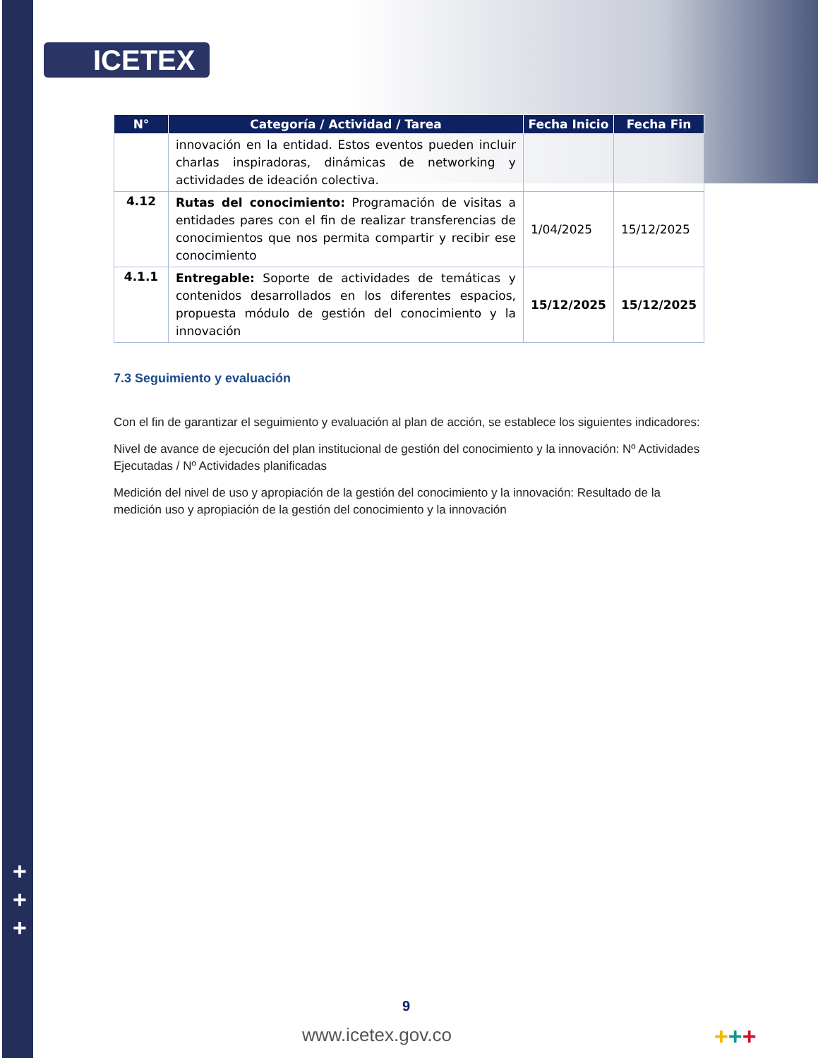ICETEX
| N° | Categoría / Actividad / Tarea | Fecha Inicio | Fecha Fin |
| --- | --- | --- | --- |
| | innovación en la entidad. Estos eventos pueden incluir charlas inspiradoras, dinámicas de networking y actividades de ideación colectiva. | | |
| 4.12 | Rutas del conocimiento: Programación de visitas a entidades pares con el fin de realizar transferencias de conocimientos que nos permita compartir y recibir ese conocimiento | 1/04/2025 | 15/12/2025 |
| 4.1.1 | Entregable: Soporte de actividades de temáticas y contenidos desarrollados en los diferentes espacios, propuesta módulo de gestión del conocimiento y la innovación | 15/12/2025 | 15/12/2025 |
7.3 Seguimiento y evaluación
Con el fin de garantizar el seguimiento y evaluación al plan de acción, se establece los siguientes indicadores:
Nivel de avance de ejecución del plan institucional de gestión del conocimiento y la innovación: Nº Actividades Ejecutadas / Nº Actividades planificadas
Medición del nivel de uso y apropiación de la gestión del conocimiento y la innovación: Resultado de la medición uso y apropiación de la gestión del conocimiento y la innovación
+
+
+
9
www.icetex.gov.co +++